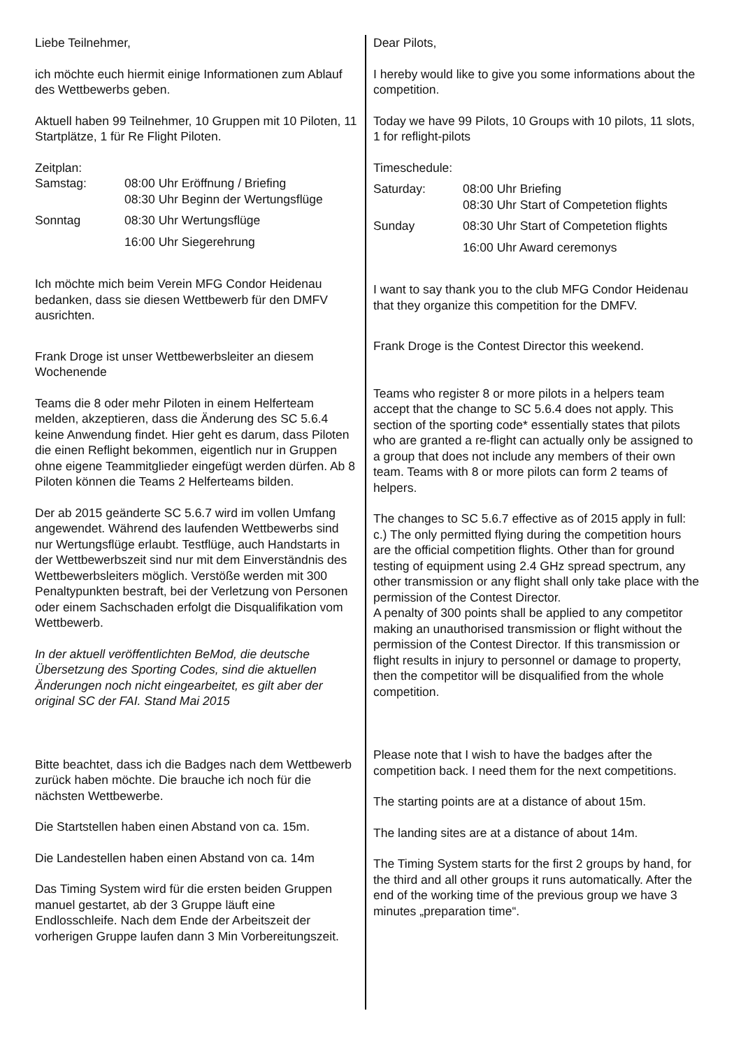Liebe Teilnehmer,
ich möchte euch hiermit einige Informationen zum Ablauf des Wettbewerbs geben.
Aktuell haben 99 Teilnehmer, 10 Gruppen mit 10 Piloten, 11 Startplätze, 1 für Re Flight Piloten.
Zeitplan:
Samstag:
08:00 Uhr Eröffnung / Briefing
08:30 Uhr Beginn der Wertungsflüge
Sonntag
08:30 Uhr Wertungsflüge
16:00 Uhr Siegerehrung
Ich möchte mich beim Verein MFG Condor Heidenau bedanken, dass sie diesen Wettbewerb für den DMFV ausrichten.
Frank Droge ist unser Wettbewerbsleiter an diesem Wochenende
Teams die 8 oder mehr Piloten in einem Helferteam melden, akzeptieren, dass die Änderung des SC 5.6.4 keine Anwendung findet. Hier geht es darum, dass Piloten die einen Reflight bekommen, eigentlich nur in Gruppen ohne eigene Teammitglieder eingefügt werden dürfen. Ab 8 Piloten können die Teams 2 Helferteams bilden.
Der ab 2015 geänderte SC 5.6.7 wird im vollen Umfang angewendet. Während des laufenden Wettbewerbs sind nur Wertungsflüge erlaubt. Testflüge, auch Handstarts in der Wettbewerbszeit sind nur mit dem Einverständnis des Wettbewerbsleiters möglich. Verstöße werden mit 300 Penaltypunkten bestraft, bei der Verletzung von Personen oder einem Sachschaden erfolgt die Disqualifikation vom Wettbewerb.
In der aktuell veröffentlichten BeMod, die deutsche Übersetzung des Sporting Codes, sind die aktuellen Änderungen noch nicht eingearbeitet, es gilt aber der original SC der FAI. Stand Mai 2015
Bitte beachtet, dass ich die Badges nach dem Wettbewerb zurück haben möchte. Die brauche ich noch für die nächsten Wettbewerbe.
Die Startstellen haben einen Abstand von ca. 15m.
Die Landestellen haben einen Abstand von ca. 14m
Das Timing System wird für die ersten beiden Gruppen manuel gestartet, ab der 3 Gruppe läuft eine Endlosschleife. Nach dem Ende der Arbeitszeit der vorherigen Gruppe laufen dann 3 Min Vorbereitungszeit.
Dear Pilots,
I hereby would like to give you some informations about the competition.
Today we have 99 Pilots, 10 Groups with 10 pilots, 11 slots, 1 for reflight-pilots
Timeschedule:
Saturday:
08:00 Uhr Briefing
08:30 Uhr Start of Competetion flights
Sunday
08:30 Uhr Start of Competetion flights
16:00 Uhr Award ceremonys
I want to say thank you to the club MFG Condor Heidenau that they organize this competition for the DMFV.
Frank Droge is the Contest Director this weekend.
Teams who register 8 or more pilots in a helpers team accept that the change to SC 5.6.4 does not apply. This section of the sporting code* essentially states that pilots who are granted a re-flight can actually only be assigned to a group that does not include any members of their own team. Teams with 8 or more pilots can form 2 teams of helpers.
The changes to SC 5.6.7 effective as of 2015 apply in full:
c.) The only permitted flying during the competition hours are the official competition flights. Other than for ground testing of equipment using 2.4 GHz spread spectrum, any other transmission or any flight shall only take place with the permission of the Contest Director.
A penalty of 300 points shall be applied to any competitor making an unauthorised transmission or flight without the permission of the Contest Director. If this transmission or flight results in injury to personnel or damage to property, then the competitor will be disqualified from the whole competition.
Please note that I wish to have the badges after the competition back. I need them for the next competitions.
The starting points are at a distance of about 15m.
The landing sites are at a distance of about 14m.
The Timing System starts for the first 2 groups by hand, for the third and all other groups it runs automatically. After the end of the working time of the previous group we have 3 minutes „preparation time“.